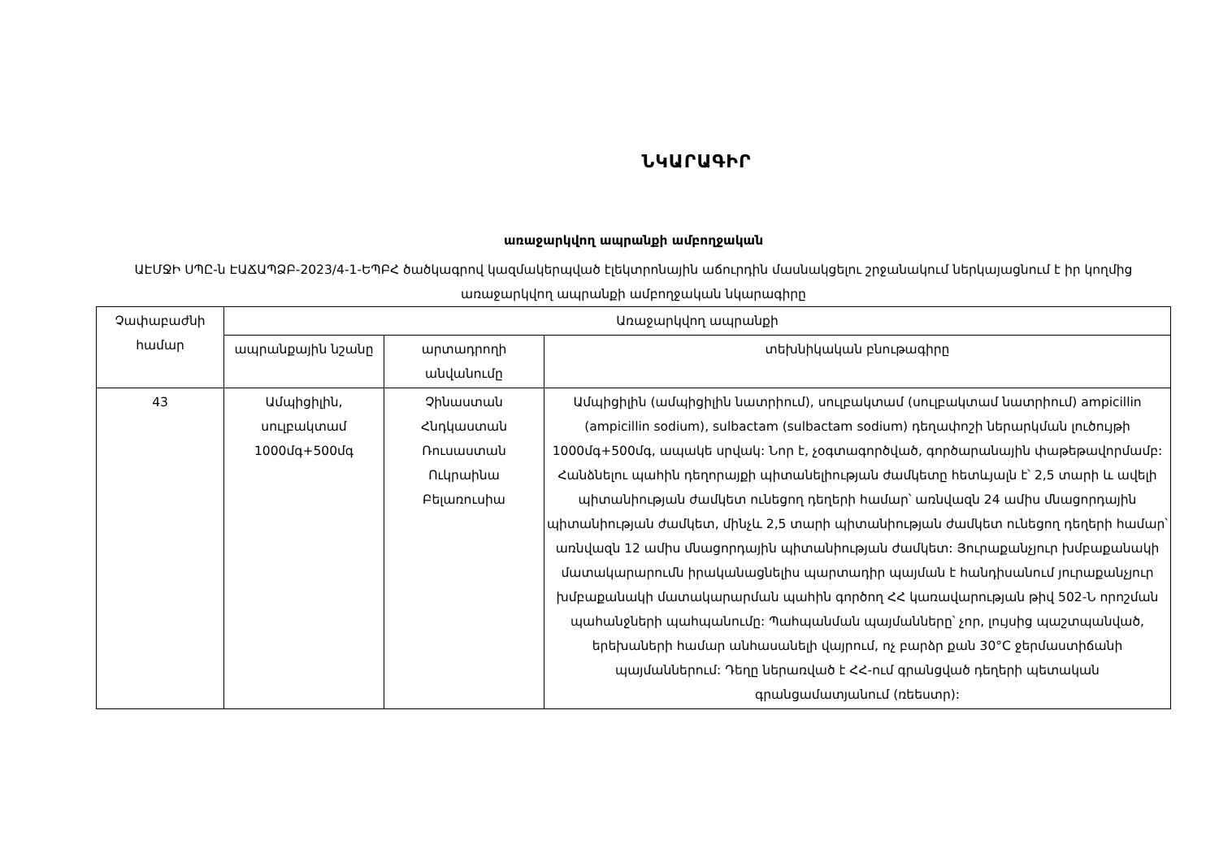ՆԿԱՐԱԳԻՐ
առաջարկվող ապրանքի ամբողջական
ԱԷՄՋԻ ՍՊԸ-ն ԷԱՃԱՊՁԲ-2023/4-1-ԵՊԲՀ ծածկագրով կազմակերպված էլեկտրոնային աճուրդին մասնակցելու շրջանակում ներկայացնում է իր կողմից առաջարկվող ապրանքի ամբողջական նկարագիրը
| Չափաբաժնի համար | Առաջարկվող ապրանքի | | |
| --- | --- | --- | --- |
| | ապրանքային նշանը | արտադրողի անվանումը | տեխնիկական բնութագիրը |
| 43 | Ամպիցիլին, սուլբակտամ 1000մգ+500մգ | Չինաստան Հնդկաստան Ռուսաստան Ուկրաինա Բելառուսիա | Ամպիցիլին (ամպիցիլին նատրիում), սուլբակտամ (սուլբակտամ նատրիում) ampicillin (ampicillin sodium), sulbactam (sulbactam sodium) դեղափոշի ներարկման լուծույթի 1000մգ+500մգ, ապակե սրվակ: Նոր է, չօգտագործված, գործարանային փաթեթավորմամբ: Հանձնելու պահին դեղորայքի պիտանելիության ժամկետը հետևյալն է՝ 2,5 տարի և ավելի պիտանիության ժամկետ ունեցող դեղերի համար՝ առնվազն 24 ամիս մնացորդային պիտանիության ժամկետ, մինչև 2,5 տարի պիտանիության ժամկետ ունեցող դեղերի համար՝ առնվազն 12 ամիս մնացորդային պիտանիության ժամկետ: Յուրաքանչյուր խմբաքանակի մատակարարումն իրականացնելիս պարտադիր պայման է հանդիսանում յուրաքանչյուր խմբաքանակի մատակարարման պահին գործող ՀՀ կառավարության թիվ 502-Ն որոշման պահանջների պահպանումը: Պահպանման պայմանները՝ չոր, լույսից պաշտպանված, երեխաների համար անհասանելի վայրում, ոչ բարձր քան 30°C ջերմաստիճանի պայմաններում: Դեղը ներառված է ՀՀ-ում գրանցված դեղերի պետական գրանցամատյանում (ռեեստր): |